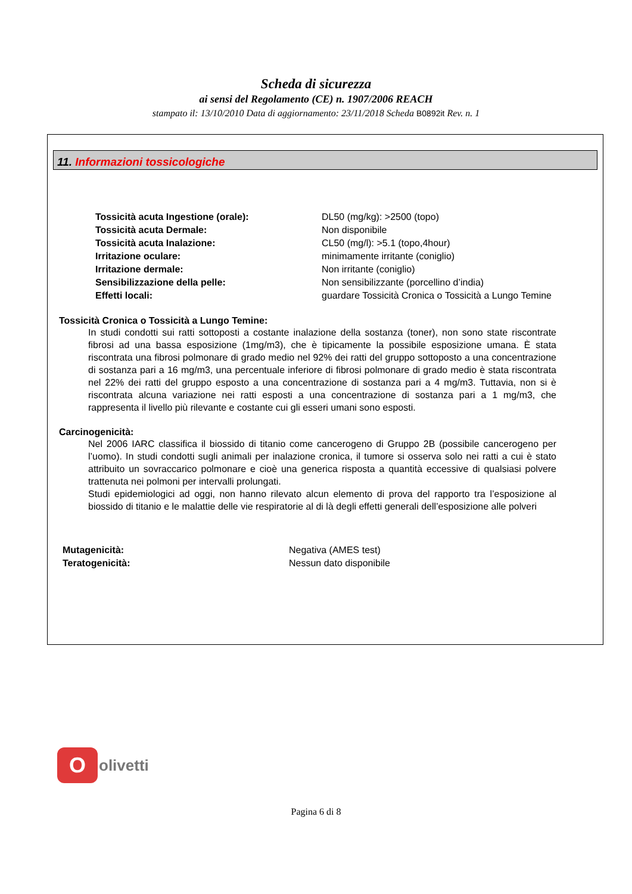Scheda di sicurezza
ai sensi del Regolamento (CE) n. 1907/2006 REACH
stampato il: 13/10/2010 Data di aggiornamento: 23/11/2018 Scheda B0892it Rev. n. 1
11. Informazioni tossicologiche
| Tossicità acuta Ingestione (orale): | DL50 (mg/kg): >2500 (topo) |
| Tossicità acuta Dermale: | Non disponibile |
| Tossicità acuta Inalazione: | CL50 (mg/l): >5.1 (topo,4hour) |
| Irritazione oculare: | minimamente irritante (coniglio) |
| Irritazione dermale: | Non irritante (coniglio) |
| Sensibilizzazione della pelle: | Non sensibilizzante (porcellino d’india) |
| Effetti locali: | guardare Tossicità Cronica o Tossicità a Lungo Temine |
Tossicità Cronica o Tossicità a Lungo Temine:
In studi condotti sui ratti sottoposti a costante inalazione della sostanza (toner), non sono state riscontrate fibrosi ad una bassa esposizione (1mg/m3), che è tipicamente la possibile esposizione umana. È stata riscontrata una fibrosi polmonare di grado medio nel 92% dei ratti del gruppo sottoposto a una concentrazione di sostanza pari a 16 mg/m3, una percentuale inferiore di fibrosi polmonare di grado medio è stata riscontrata nel 22% dei ratti del gruppo esposto a una concentrazione di sostanza pari a 4 mg/m3. Tuttavia, non si è riscontrata alcuna variazione nei ratti esposti a una concentrazione di sostanza pari a 1 mg/m3, che rappresenta il livello più rilevante e costante cui gli esseri umani sono esposti.
Carcinogenicità:
Nel 2006 IARC classifica il biossido di titanio come cancerogeno di Gruppo 2B (possibile cancerogeno per l’uomo). In studi condotti sugli animali per inalazione cronica, il tumore si osserva solo nei ratti a cui è stato attribuito un sovraccarico polmonare e cioè una generica risposta a quantità eccessive di qualsiasi polvere trattenuta nei polmoni per intervalli prolungati.
Studi epidemiologici ad oggi, non hanno rilevato alcun elemento di prova del rapporto tra l’esposizione al biossido di titanio e le malattie delle vie respiratorie al di là degli effetti generali dell’esposizione alle polveri
| Mutagenicità: | Negativa (AMES test) |
| Teratogenicità: | Nessun dato disponibile |
O
olivetti
Pagina 6 di 8